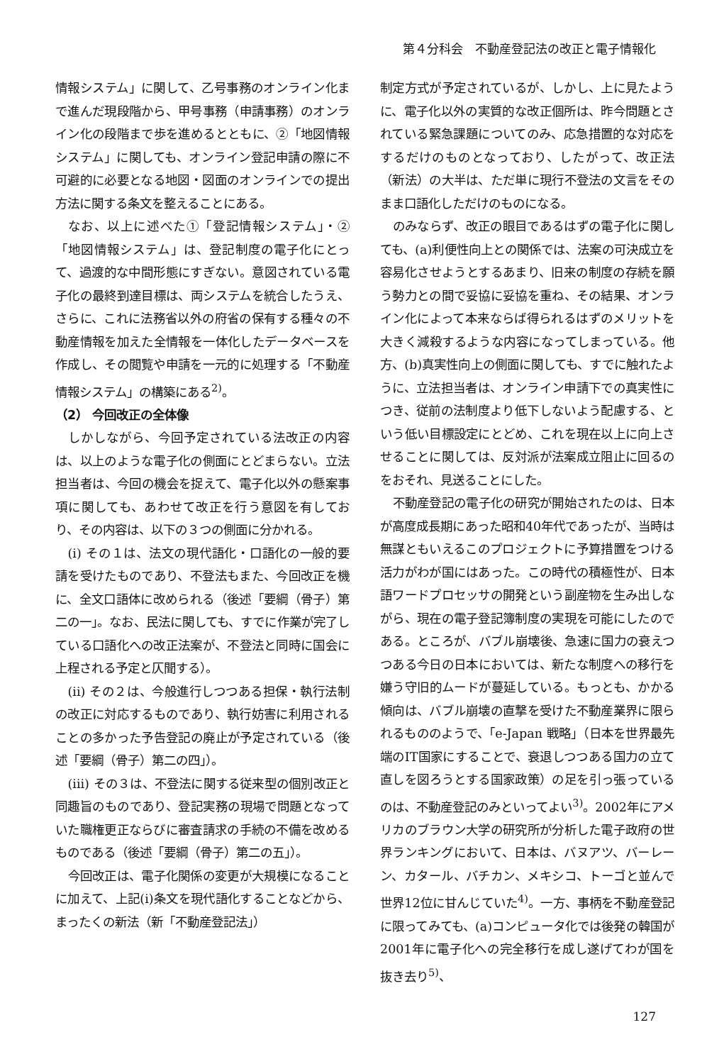第４分科会　不動産登記法の改正と電子情報化
情報システム」に関して、乙号事務のオンライン化まで進んだ現段階から、甲号事務（申請事務）のオンライン化の段階まで歩を進めるとともに、②「地図情報システム」に関しても、オンライン登記申請の際に不可避的に必要となる地図・図面のオンラインでの提出方法に関する条文を整えることにある。
なお、以上に述べた①「登記情報システム」・②「地図情報システム」は、登記制度の電子化にとって、過渡的な中間形態にすぎない。意図されている電子化の最終到達目標は、両システムを統合したうえ、さらに、これに法務省以外の府省の保有する種々の不動産情報を加えた全情報を一体化したデータベースを作成し、その閲覧や申請を一元的に処理する「不動産情報システム」の構築にある<sup>2)</sup>。
（2） 今回改正の全体像
しかしながら、今回予定されている法改正の内容は、以上のような電子化の側面にとどまらない。立法担当者は、今回の機会を捉えて、電子化以外の懸案事項に関しても、あわせて改正を行う意図を有しており、その内容は、以下の３つの側面に分かれる。
(i) その１は、法文の現代語化・口語化の一般的要請を受けたものであり、不登法もまた、今回改正を機に、全文口語体に改められる（後述「要綱（骨子）第二の一」。なお、民法に関しても、すでに作業が完了している口語化への改正法案が、不登法と同時に国会に上程される予定と仄聞する）。
(ii) その２は、今般進行しつつある担保・執行法制の改正に対応するものであり、執行妨害に利用されることの多かった予告登記の廃止が予定されている（後述「要綱（骨子）第二の四」）。
(iii) その３は、不登法に関する従来型の個別改正と同趣旨のものであり、登記実務の現場で問題となっていた職権更正ならびに審査請求の手続の不備を改めるものである（後述「要綱（骨子）第二の五」）。
今回改正は、電子化関係の変更が大規模になることに加えて、上記(i)条文を現代語化することなどから、まったくの新法（新「不動産登記法」）
制定方式が予定されているが、しかし、上に見たように、電子化以外の実質的な改正個所は、昨今問題とされている緊急課題についてのみ、応急措置的な対応をするだけのものとなっており、したがって、改正法（新法）の大半は、ただ単に現行不登法の文言をそのまま口語化しただけのものになる。
のみならず、改正の眼目であるはずの電子化に関しても、(a)利便性向上との関係では、法案の可決成立を容易化させようとするあまり、旧来の制度の存続を願う勢力との間で妥協に妥協を重ね、その結果、オンライン化によって本来ならば得られるはずのメリットを大きく減殺するような内容になってしまっている。他方、(b)真実性向上の側面に関しても、すでに触れたように、立法担当者は、オンライン申請下での真実性につき、従前の法制度より低下しないよう配慮する、という低い目標設定にとどめ、これを現在以上に向上させることに関しては、反対派が法案成立阻止に回るのをおそれ、見送ることにした。
不動産登記の電子化の研究が開始されたのは、日本が高度成長期にあった昭和40年代であったが、当時は無謀ともいえるこのプロジェクトに予算措置をつける活力がわが国にはあった。この時代の積極性が、日本語ワードプロセッサの開発という副産物を生み出しながら、現在の電子登記簿制度の実現を可能にしたのである。ところが、バブル崩壊後、急速に国力の衰えつつある今日の日本においては、新たな制度への移行を嫌う守旧的ムードが蔓延している。もっとも、かかる傾向は、バブル崩壊の直撃を受けた不動産業界に限られるもののようで、「e-Japan 戦略」（日本を世界最先端のIT国家にすることで、衰退しつつある国力の立て直しを図ろうとする国家政策）の足を引っ張っているのは、不動産登記のみといってよい<sup>3)</sup>。2002年にアメリカのブラウン大学の研究所が分析した電子政府の世界ランキングにおいて、日本は、バヌアツ、バーレーン、カタール、バチカン、メキシコ、トーゴと並んで世界12位に甘んじていた<sup>4)</sup>。一方、事柄を不動産登記に限ってみても、(a)コンピュータ化では後発の韓国が2001年に電子化への完全移行を成し遂げてわが国を抜き去り<sup>5)</sup>、
127